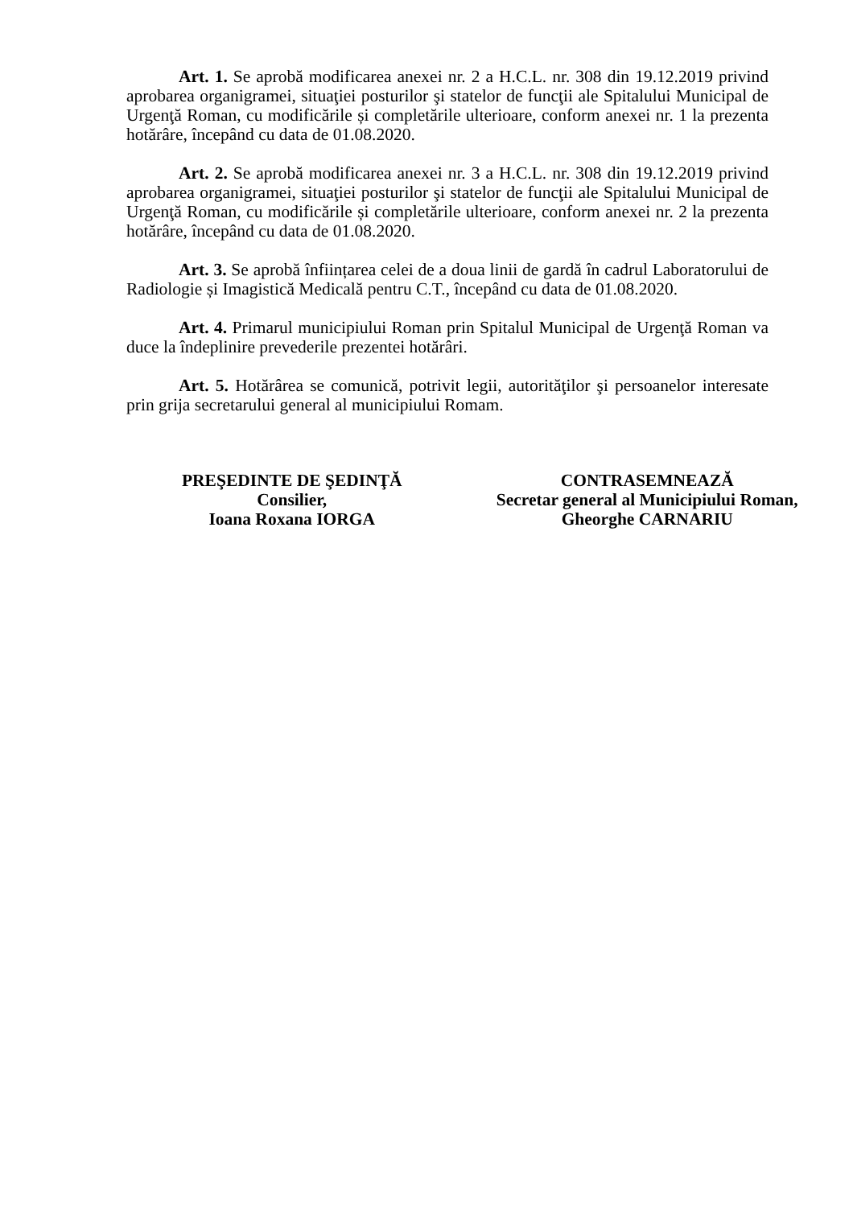Art. 1. Se aprobă modificarea anexei nr. 2 a H.C.L. nr. 308 din 19.12.2019 privind aprobarea organigramei, situaţiei posturilor şi statelor de funcţii ale Spitalului Municipal de Urgenţă Roman, cu modificările și completările ulterioare, conform anexei nr. 1 la prezenta hotărâre, începând cu data de 01.08.2020.
Art. 2. Se aprobă modificarea anexei nr. 3 a H.C.L. nr. 308 din 19.12.2019 privind aprobarea organigramei, situaţiei posturilor şi statelor de funcţii ale Spitalului Municipal de Urgenţă Roman, cu modificările și completările ulterioare, conform anexei nr. 2 la prezenta hotărâre, începând cu data de 01.08.2020.
Art. 3. Se aprobă înființarea celei de a doua linii de gardă în cadrul Laboratorului de Radiologie și Imagistică Medicală pentru C.T., începând cu data de 01.08.2020.
Art. 4. Primarul municipiului Roman prin Spitalul Municipal de Urgenţă Roman va duce la îndeplinire prevederile prezentei hotărâri.
Art. 5. Hotărârea se comunică, potrivit legii, autorităţilor şi persoanelor interesate prin grija secretarului general al municipiului Romam.
PREŞEDINTE DE ŞEDINŢĂ
Consilier,
Ioana Roxana IORGA
CONTRASEMNEAZĂ
Secretar general al Municipiului Roman,
Gheorghe CARNARIU